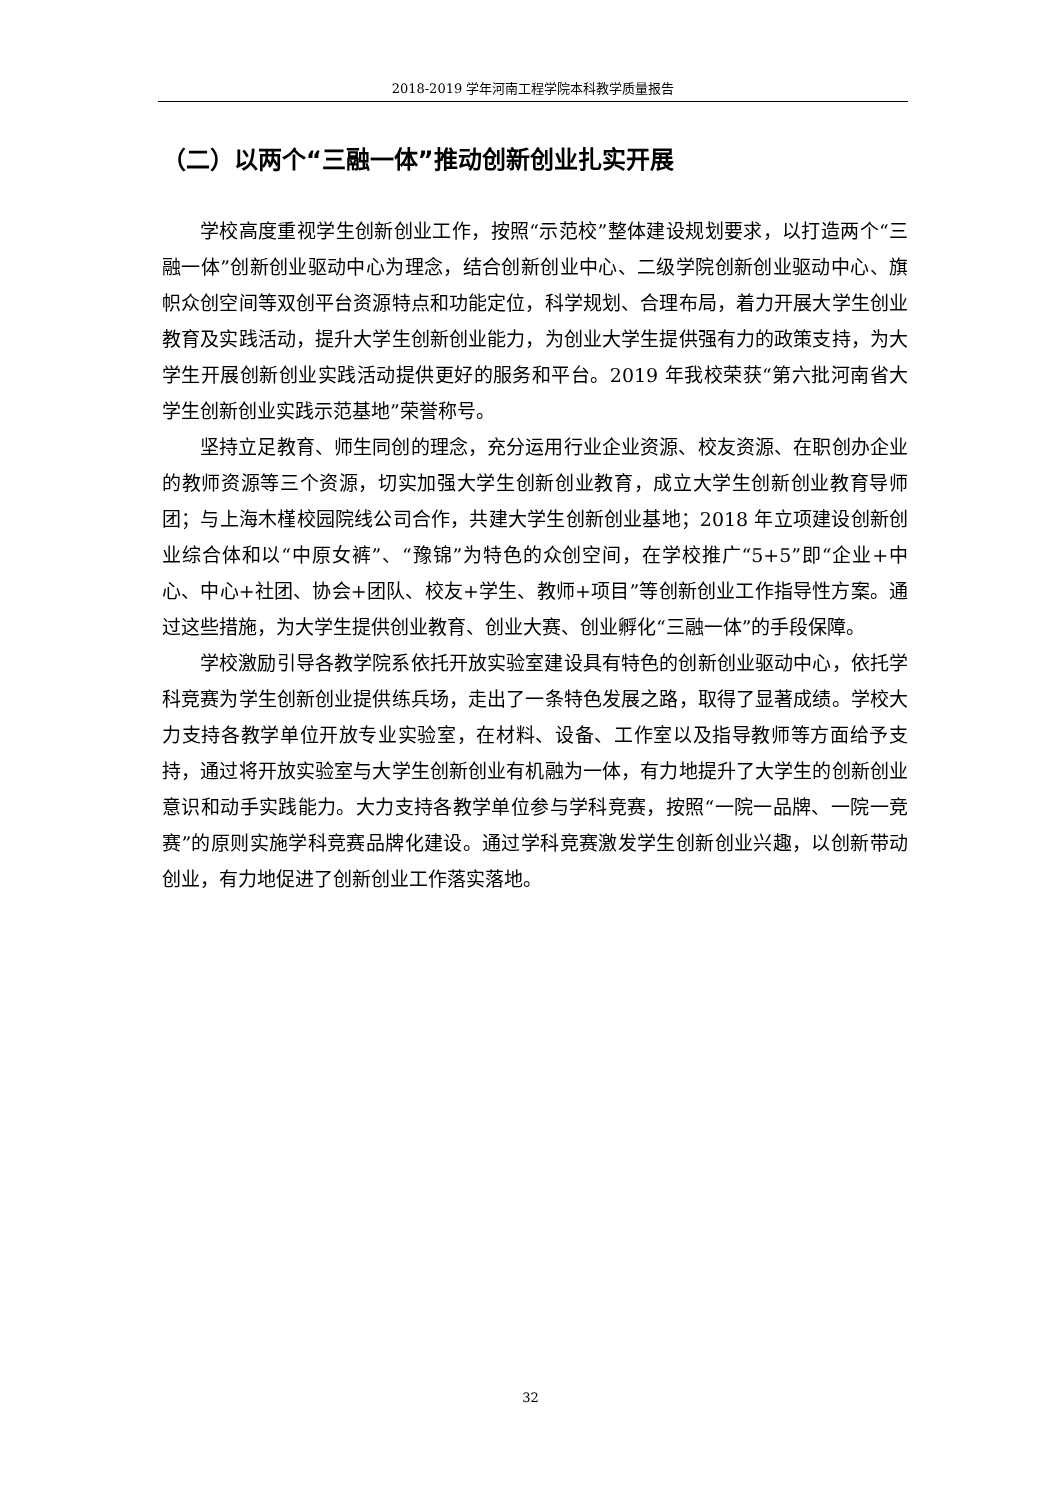2018-2019 学年河南工程学院本科教学质量报告
（二）以两个“三融一体”推动创新创业扎实开展
学校高度重视学生创新创业工作，按照“示范校”整体建设规划要求，以打造两个“三融一体”创新创业驱动中心为理念，结合创新创业中心、二级学院创新创业驱动中心、旗帜众创空间等双创平台资源特点和功能定位，科学规划、合理布局，着力开展大学生创业教育及实践活动，提升大学生创新创业能力，为创业大学生提供强有力的政策支持，为大学生开展创新创业实践活动提供更好的服务和平台。2019 年我校荣获“第六批河南省大学生创新创业实践示范基地”荣誉称号。
坚持立足教育、师生同创的理念，充分运用行业企业资源、校友资源、在职创办企业的教师资源等三个资源，切实加强大学生创新创业教育，成立大学生创新创业教育导师团；与上海木槿校园院线公司合作，共建大学生创新创业基地；2018 年立项建设创新创业综合体和以“中原女裤”、“豫锦”为特色的众创空间，在学校推广“5+5”即“企业+中心、中心+社团、协会+团队、校友+学生、教师+项目”等创新创业工作指导性方案。通过这些措施，为大学生提供创业教育、创业大赛、创业孵化“三融一体”的手段保障。
学校激励引导各教学院系依托开放实验室建设具有特色的创新创业驱动中心，依托学科竞赛为学生创新创业提供练兵场，走出了一条特色发展之路，取得了显著成绩。学校大力支持各教学单位开放专业实验室，在材料、设备、工作室以及指导教师等方面给予支持，通过将开放实验室与大学生创新创业有机融为一体，有力地提升了大学生的创新创业意识和动手实践能力。大力支持各教学单位参与学科竞赛，按照“一院一品牌、一院一竞赛”的原则实施学科竞赛品牌化建设。通过学科竞赛激发学生创新创业兴趣，以创新带动创业，有力地促进了创新创业工作落实落地。
32